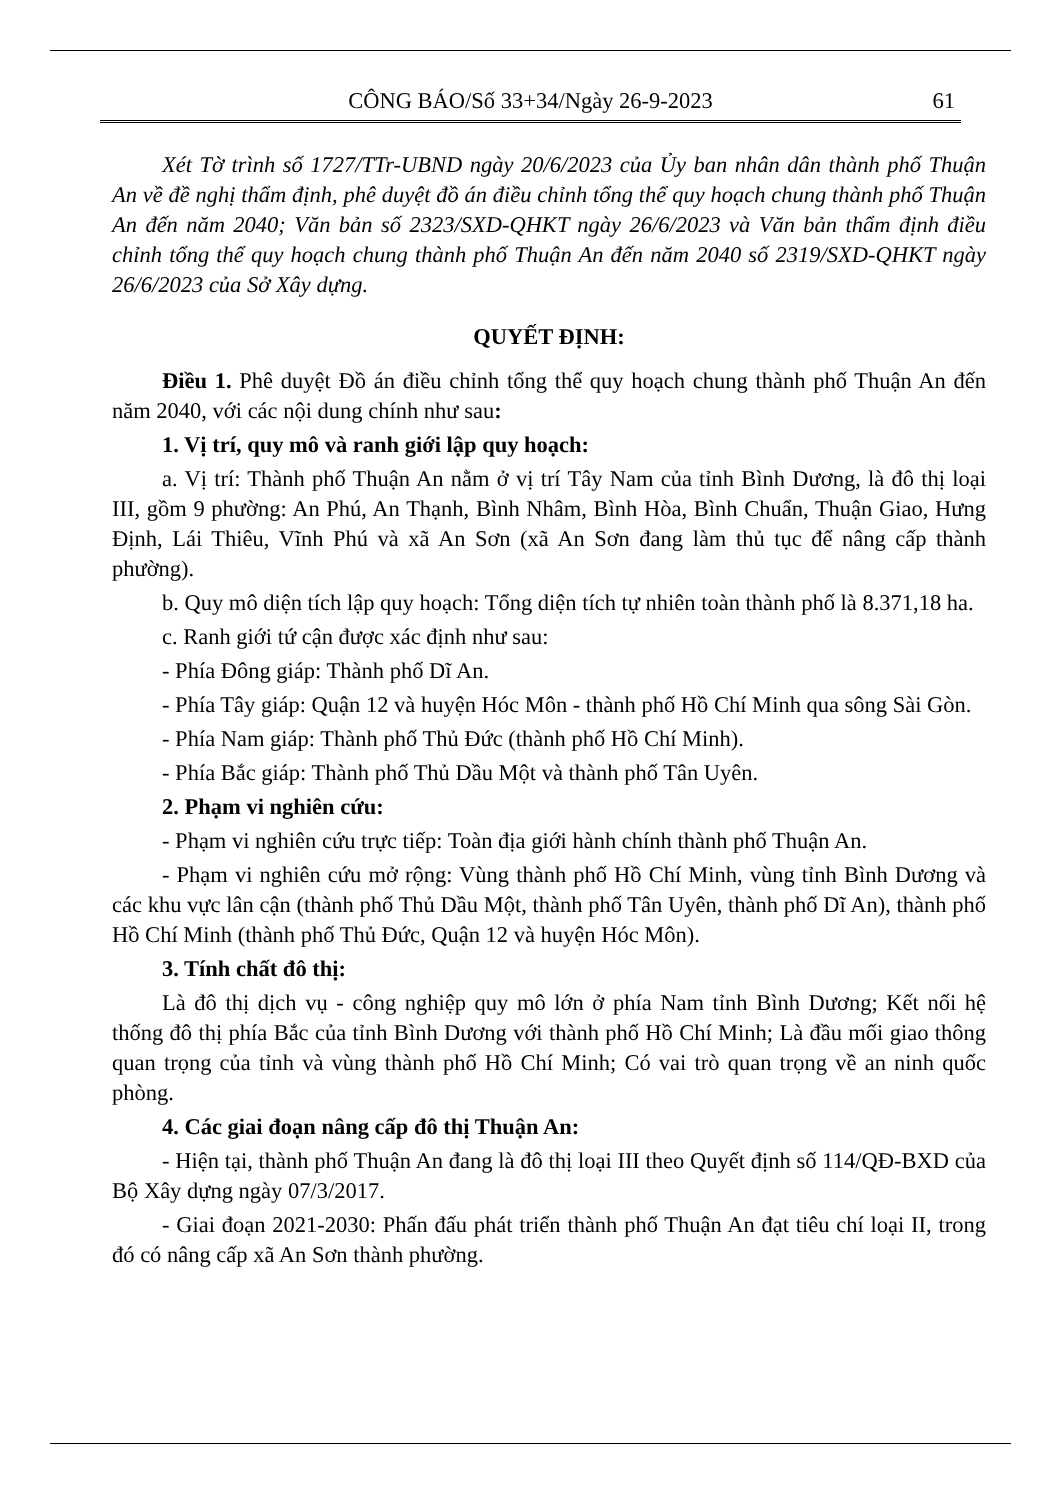CÔNG BÁO/Số 33+34/Ngày 26-9-2023
61
Xét Tờ trình số 1727/TTr-UBND ngày 20/6/2023 của Ủy ban nhân dân thành phố Thuận An về đề nghị thẩm định, phê duyệt đồ án điều chỉnh tổng thể quy hoạch chung thành phố Thuận An đến năm 2040; Văn bản số 2323/SXD-QHKT ngày 26/6/2023 và Văn bản thẩm định điều chỉnh tổng thể quy hoạch chung thành phố Thuận An đến năm 2040 số 2319/SXD-QHKT ngày 26/6/2023 của Sở Xây dựng.
QUYẾT ĐỊNH:
Điều 1. Phê duyệt Đồ án điều chỉnh tổng thể quy hoạch chung thành phố Thuận An đến năm 2040, với các nội dung chính như sau:
1. Vị trí, quy mô và ranh giới lập quy hoạch:
a. Vị trí: Thành phố Thuận An nằm ở vị trí Tây Nam của tỉnh Bình Dương, là đô thị loại III, gồm 9 phường: An Phú, An Thạnh, Bình Nhâm, Bình Hòa, Bình Chuẩn, Thuận Giao, Hưng Định, Lái Thiêu, Vĩnh Phú và xã An Sơn (xã An Sơn đang làm thủ tục để nâng cấp thành phường).
b. Quy mô diện tích lập quy hoạch: Tổng diện tích tự nhiên toàn thành phố là 8.371,18 ha.
c. Ranh giới tứ cận được xác định như sau:
- Phía Đông giáp: Thành phố Dĩ An.
- Phía Tây giáp: Quận 12 và huyện Hóc Môn - thành phố Hồ Chí Minh qua sông Sài Gòn.
- Phía Nam giáp: Thành phố Thủ Đức (thành phố Hồ Chí Minh).
- Phía Bắc giáp: Thành phố Thủ Dầu Một và thành phố Tân Uyên.
2. Phạm vi nghiên cứu:
- Phạm vi nghiên cứu trực tiếp: Toàn địa giới hành chính thành phố Thuận An.
- Phạm vi nghiên cứu mở rộng: Vùng thành phố Hồ Chí Minh, vùng tỉnh Bình Dương và các khu vực lân cận (thành phố Thủ Dầu Một, thành phố Tân Uyên, thành phố Dĩ An), thành phố Hồ Chí Minh (thành phố Thủ Đức, Quận 12 và huyện Hóc Môn).
3. Tính chất đô thị:
Là đô thị dịch vụ - công nghiệp quy mô lớn ở phía Nam tỉnh Bình Dương; Kết nối hệ thống đô thị phía Bắc của tỉnh Bình Dương với thành phố Hồ Chí Minh; Là đầu mối giao thông quan trọng của tỉnh và vùng thành phố Hồ Chí Minh; Có vai trò quan trọng về an ninh quốc phòng.
4. Các giai đoạn nâng cấp đô thị Thuận An:
- Hiện tại, thành phố Thuận An đang là đô thị loại III theo Quyết định số 114/QĐ-BXD của Bộ Xây dựng ngày 07/3/2017.
- Giai đoạn 2021-2030: Phấn đấu phát triển thành phố Thuận An đạt tiêu chí loại II, trong đó có nâng cấp xã An Sơn thành phường.